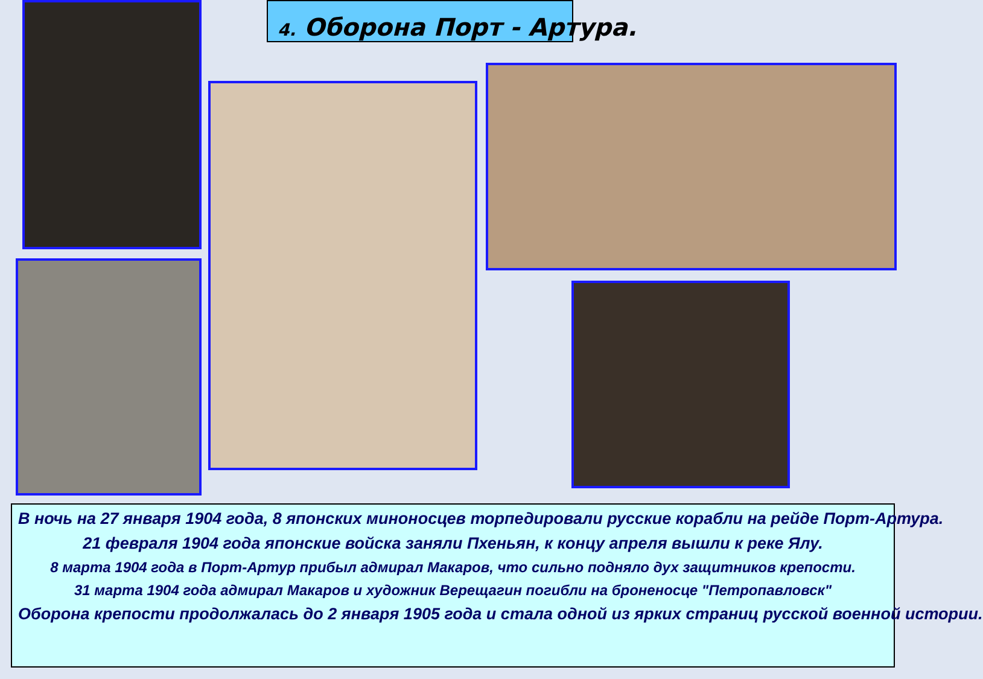4. Оборона Порт - Артура.
В ночь на 27 января 1904 года, 8 японских миноносцев торпедировали русские корабли на рейде Порт-Артура.
21 февраля 1904 года японские войска заняли Пхеньян, к концу апреля вышли к реке Ялу.
8 марта 1904 года в Порт-Артур прибыл адмирал Макаров, что сильно подняло дух защитников крепости.
31 марта 1904 года адмирал Макаров и художник Верещагин погибли на броненосце "Петропавловск"
Оборона крепости продолжалась до 2 января 1905 года и стала одной из ярких страниц русской военной истории.